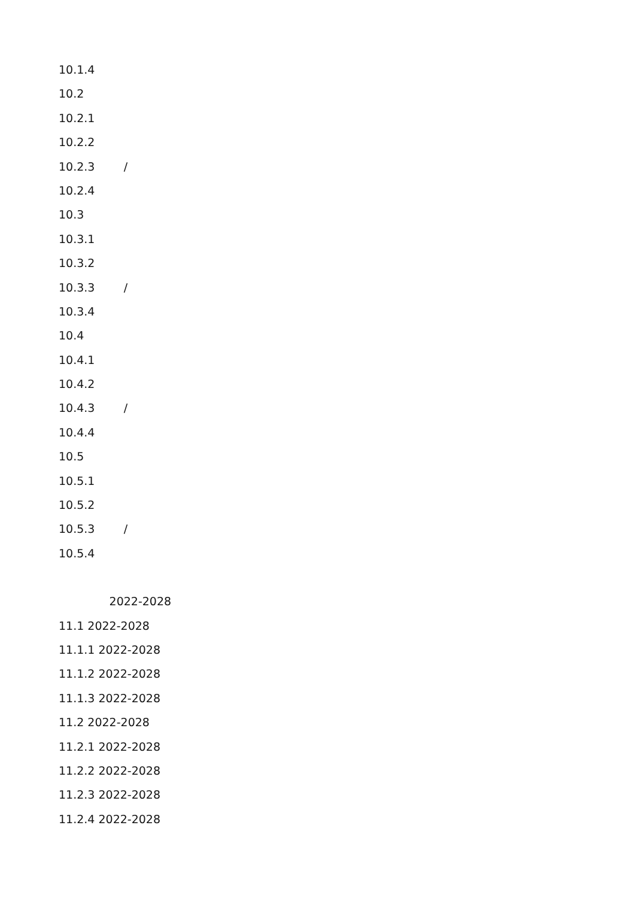10.1.4
10.2
10.2.1
10.2.2
10.2.3 /
10.2.4
10.3
10.3.1
10.3.2
10.3.3 /
10.3.4
10.4
10.4.1
10.4.2
10.4.3 /
10.4.4
10.5
10.5.1
10.5.2
10.5.3 /
10.5.4
2022-2028
11.1 2022-2028
11.1.1 2022-2028
11.1.2 2022-2028
11.1.3 2022-2028
11.2 2022-2028
11.2.1 2022-2028
11.2.2 2022-2028
11.2.3 2022-2028
11.2.4 2022-2028